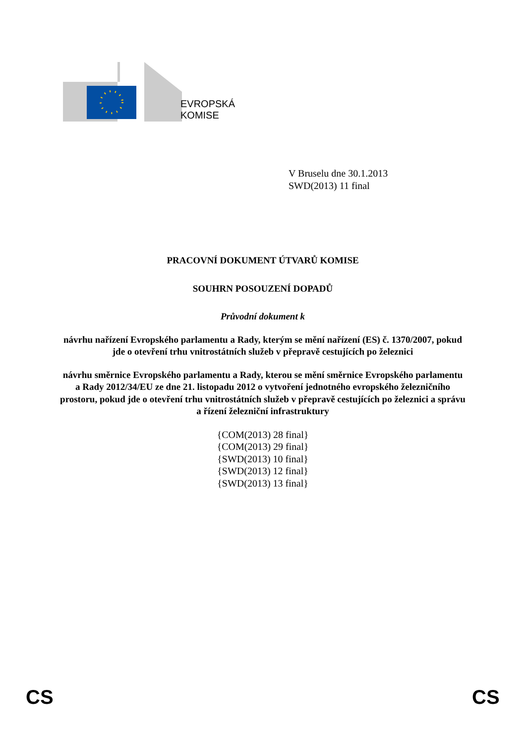EVROPSKÁ
KOMISE
V Bruselu dne 30.1.2013
SWD(2013) 11 final
PRACOVNÍ DOKUMENT ÚTVARŮ KOMISE
SOUHRN POSOUZENÍ DOPADŮ
Průvodní dokument k
návrhu nařízení Evropského parlamentu a Rady, kterým se mění nařízení (ES) č. 1370/2007, pokud jde o otevření trhu vnitrostátních služeb v přepravě cestujících po železnici
návrhu směrnice Evropského parlamentu a Rady, kterou se mění směrnice Evropského parlamentu a Rady 2012/34/EU ze dne 21. listopadu 2012 o vytvoření jednotného evropského železničního prostoru, pokud jde o otevření trhu vnitrostátních služeb v přepravě cestujících po železnici a správu a řízení železniční infrastruktury
{COM(2013) 28 final}
{COM(2013) 29 final}
{SWD(2013) 10 final}
{SWD(2013) 12 final}
{SWD(2013) 13 final}
CS CS